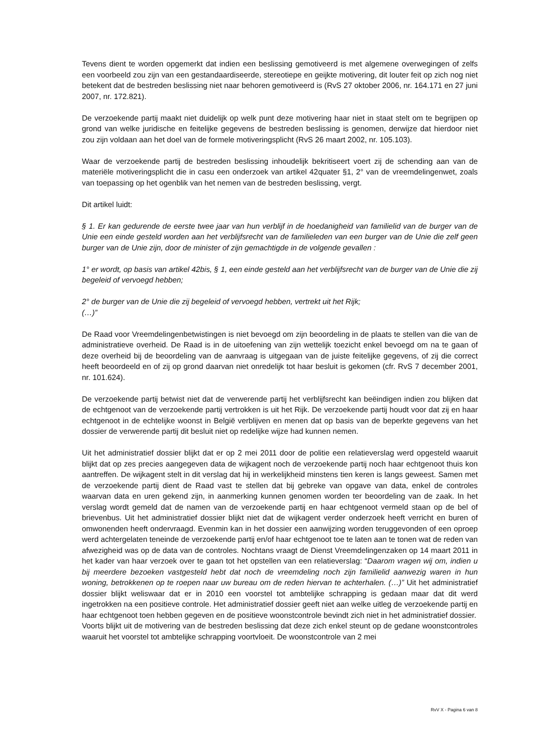Tevens dient te worden opgemerkt dat indien een beslissing gemotiveerd is met algemene overwegingen of zelfs een voorbeeld zou zijn van een gestandaardiseerde, stereotiepe en geijkte motivering, dit louter feit op zich nog niet betekent dat de bestreden beslissing niet naar behoren gemotiveerd is (RvS 27 oktober 2006, nr. 164.171 en 27 juni 2007, nr. 172.821).
De verzoekende partij maakt niet duidelijk op welk punt deze motivering haar niet in staat stelt om te begrijpen op grond van welke juridische en feitelijke gegevens de bestreden beslissing is genomen, derwijze dat hierdoor niet zou zijn voldaan aan het doel van de formele motiveringsplicht (RvS 26 maart 2002, nr. 105.103).
Waar de verzoekende partij de bestreden beslissing inhoudelijk bekritiseert voert zij de schending aan van de materiële motiveringsplicht die in casu een onderzoek van artikel 42quater §1, 2° van de vreemdelingenwet, zoals van toepassing op het ogenblik van het nemen van de bestreden beslissing, vergt.
Dit artikel luidt:
§ 1. Er kan gedurende de eerste twee jaar van hun verblijf in de hoedanigheid van familielid van de burger van de Unie een einde gesteld worden aan het verblijfsrecht van de familieleden van een burger van de Unie die zelf geen burger van de Unie zijn, door de minister of zijn gemachtigde in de volgende gevallen :
1° er wordt, op basis van artikel 42bis, § 1, een einde gesteld aan het verblijfsrecht van de burger van de Unie die zij begeleid of vervoegd hebben;
2° de burger van de Unie die zij begeleid of vervoegd hebben, vertrekt uit het Rijk;
(…)”
De Raad voor Vreemdelingenbetwistingen is niet bevoegd om zijn beoordeling in de plaats te stellen van die van de administratieve overheid. De Raad is in de uitoefening van zijn wettelijk toezicht enkel bevoegd om na te gaan of deze overheid bij de beoordeling van de aanvraag is uitgegaan van de juiste feitelijke gegevens, of zij die correct heeft beoordeeld en of zij op grond daarvan niet onredelijk tot haar besluit is gekomen (cfr. RvS 7 december 2001, nr. 101.624).
De verzoekende partij betwist niet dat de verwerende partij het verblijfsrecht kan beëindigen indien zou blijken dat de echtgenoot van de verzoekende partij vertrokken is uit het Rijk. De verzoekende partij houdt voor dat zij en haar echtgenoot in de echtelijke woonst in België verblijven en menen dat op basis van de beperkte gegevens van het dossier de verwerende partij dit besluit niet op redelijke wijze had kunnen nemen.
Uit het administratief dossier blijkt dat er op 2 mei 2011 door de politie een relatieverslag werd opgesteld waaruit blijkt dat op zes precies aangegeven data de wijkagent noch de verzoekende partij noch haar echtgenoot thuis kon aantreffen. De wijkagent stelt in dit verslag dat hij in werkelijkheid minstens tien keren is langs geweest. Samen met de verzoekende partij dient de Raad vast te stellen dat bij gebreke van opgave van data, enkel de controles waarvan data en uren gekend zijn, in aanmerking kunnen genomen worden ter beoordeling van de zaak. In het verslag wordt gemeld dat de namen van de verzoekende partij en haar echtgenoot vermeld staan op de bel of brievenbus. Uit het administratief dossier blijkt niet dat de wijkagent verder onderzoek heeft verricht en buren of omwonenden heeft ondervraagd. Evenmin kan in het dossier een aanwijzing worden teruggevonden of een oproep werd achtergelaten teneinde de verzoekende partij en/of haar echtgenoot toe te laten aan te tonen wat de reden van afwezigheid was op de data van de controles. Nochtans vraagt de Dienst Vreemdelingenzaken op 14 maart 2011 in het kader van haar verzoek over te gaan tot het opstellen van een relatieverslag: “Daarom vragen wij om, indien u bij meerdere bezoeken vastgesteld hebt dat noch de vreemdeling noch zijn familielid aanwezig waren in hun woning, betrokkenen op te roepen naar uw bureau om de reden hiervan te achterhalen. (…)” Uit het administratief dossier blijkt weliswaar dat er in 2010 een voorstel tot ambtelijke schrapping is gedaan maar dat dit werd ingetrokken na een positieve controle. Het administratief dossier geeft niet aan welke uitleg de verzoekende partij en haar echtgenoot toen hebben gegeven en de positieve woonstcontrole bevindt zich niet in het administratief dossier.
Voorts blijkt uit de motivering van de bestreden beslissing dat deze zich enkel steunt op de gedane woonstcontroles waaruit het voorstel tot ambtelijke schrapping voortvloeit. De woonstcontrole van 2 mei
RvV X - Pagina 6 van 8